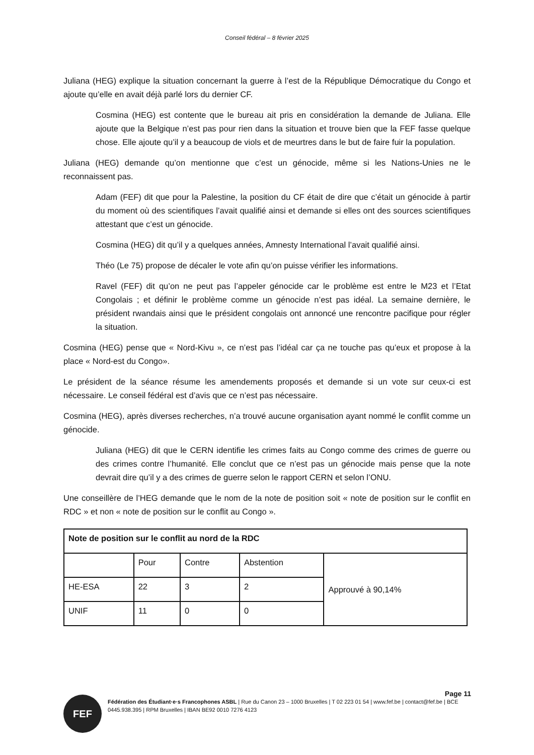Conseil fédéral – 8 février 2025
Juliana (HEG) explique la situation concernant la guerre à l’est de la République Démocratique du Congo et ajoute qu’elle en avait déjà parlé lors du dernier CF.
Cosmina (HEG) est contente que le bureau ait pris en considération la demande de Juliana. Elle ajoute que la Belgique n’est pas pour rien dans la situation et trouve bien que la FEF fasse quelque chose. Elle ajoute qu’il y a beaucoup de viols et de meurtres dans le but de faire fuir la population.
Juliana (HEG) demande qu’on mentionne que c’est un génocide, même si les Nations-Unies ne le reconnaissent pas.
Adam (FEF) dit que pour la Palestine, la position du CF était de dire que c’était un génocide à partir du moment où des scientifiques l’avait qualifié ainsi et demande si elles ont des sources scientifiques attestant que c’est un génocide.
Cosmina (HEG) dit qu’il y a quelques années, Amnesty International l’avait qualifié ainsi.
Théo (Le 75) propose de décaler le vote afin qu’on puisse vérifier les informations.
Ravel (FEF) dit qu’on ne peut pas l’appeler génocide car le problème est entre le M23 et l’Etat Congolais ; et définir le problème comme un génocide n’est pas idéal. La semaine dernière, le président rwandais ainsi que le président congolais ont annoncé une rencontre pacifique pour régler la situation.
Cosmina (HEG) pense que « Nord-Kivu », ce n’est pas l’idéal car ça ne touche pas qu’eux et propose à la place « Nord-est du Congo».
Le président de la séance résume les amendements proposés et demande si un vote sur ceux-ci est nécessaire. Le conseil fédéral est d’avis que ce n’est pas nécessaire.
Cosmina (HEG), après diverses recherches, n’a trouvé aucune organisation ayant nommé le conflit comme un génocide.
Juliana (HEG) dit que le CERN identifie les crimes faits au Congo comme des crimes de guerre ou des crimes contre l’humanité. Elle conclut que ce n’est pas un génocide mais pense que la note devrait dire qu’il y a des crimes de guerre selon le rapport CERN et selon l’ONU.
Une conseillère de l’HEG demande que le nom de la note de position soit « note de position sur le conflit en RDC » et non « note de position sur le conflit au Congo ».
| Note de position sur le conflit au nord de la RDC | | | | |
| | Pour | Contre | Abstention | Approuvé à 90,14% |
| HE-ESA | 22 | 3 | 2 | |
| UNIF | 11 | 0 | 0 | |
Page 11
FEF
Fédération des Étudiant·e·s Francophones ASBL | Rue du Canon 23 – 1000 Bruxelles | T 02 223 01 54 | www.fef.be | contact@fef.be | BCE 0445.938.395 | RPM Bruxelles | IBAN BE92 0010 7276 4123